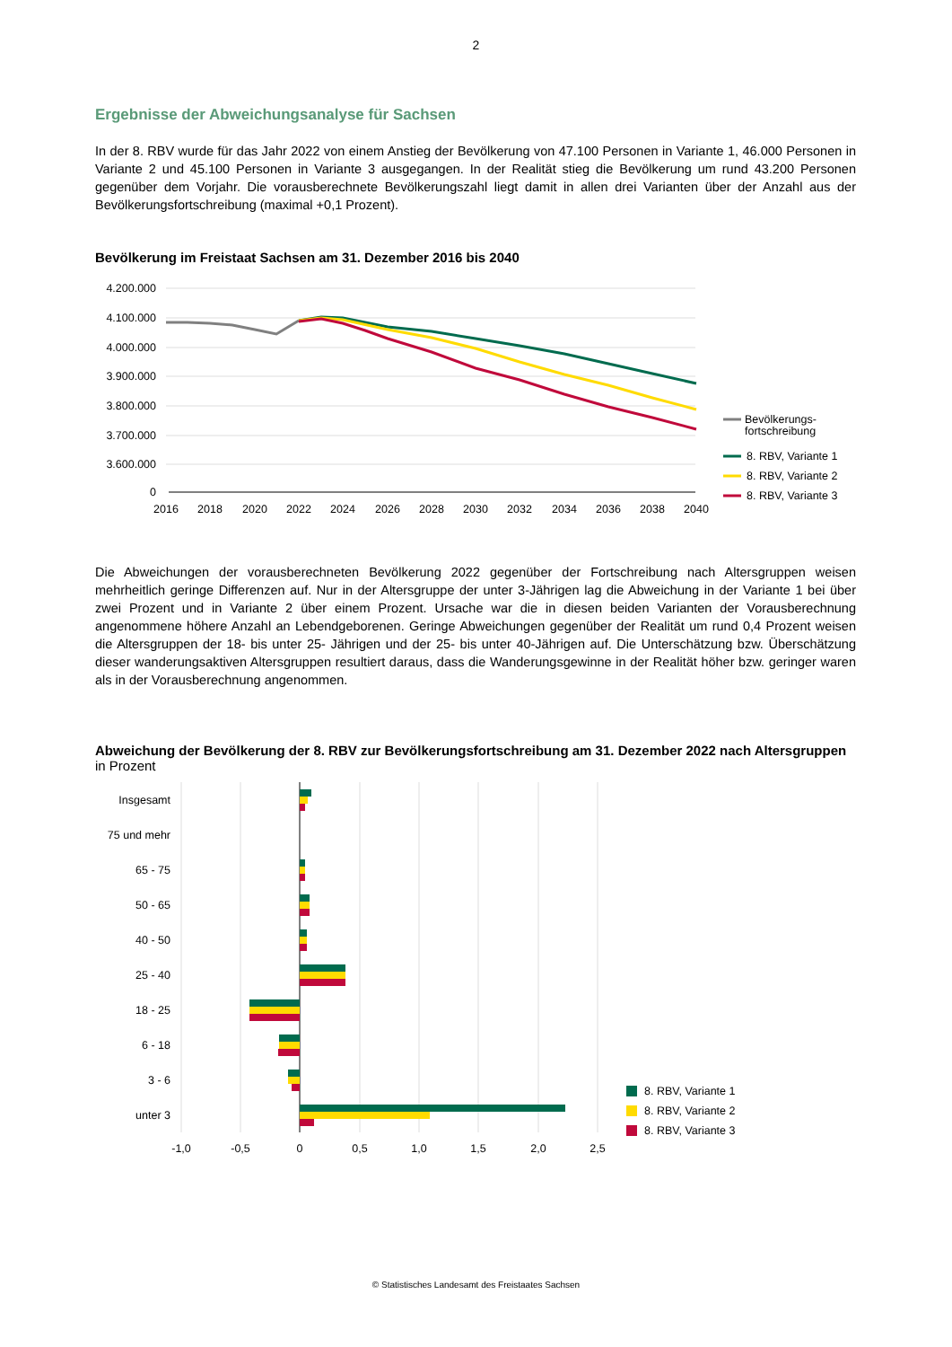2
Ergebnisse der Abweichungsanalyse für Sachsen
In der 8. RBV wurde für das Jahr 2022 von einem Anstieg der Bevölkerung von 47.100 Personen in Variante 1, 46.000 Personen in Variante 2 und 45.100 Personen in Variante 3 ausgegangen. In der Realität stieg die Bevölkerung um rund 43.200 Personen gegenüber dem Vorjahr. Die vorausberechnete Bevölkerungszahl liegt damit in allen drei Varianten über der Anzahl aus der Bevölkerungsfortschreibung (maximal +0,1 Prozent).
Bevölkerung im Freistaat Sachsen am 31. Dezember 2016 bis 2040
4.200.000
4.100.000
4.000.000
3.900.000
3.800.000
3.700.000
3.600.000
0
2016
2018
2020
2022
2024
2026
2028
2030
2032
2034
2036
2038
2040
Bevölkerungs-
fortschreibung
8. RBV, Variante 1
8. RBV, Variante 2
8. RBV, Variante 3
Die Abweichungen der vorausberechneten Bevölkerung 2022 gegenüber der Fortschreibung nach Altersgruppen weisen mehrheitlich geringe Differenzen auf. Nur in der Altersgruppe der unter 3-Jährigen lag die Abweichung in der Variante 1 bei über zwei Prozent und in Variante 2 über einem Prozent. Ursache war die in diesen beiden Varianten der Vorausberechnung angenommene höhere Anzahl an Lebendgeborenen. Geringe Abweichungen gegenüber der Realität um rund 0,4 Prozent weisen die Altersgruppen der 18- bis unter 25- Jährigen und der 25- bis unter 40-Jährigen auf. Die Unterschätzung bzw. Überschätzung dieser wanderungsaktiven Altersgruppen resultiert daraus, dass die Wanderungsgewinne in der Realität höher bzw. geringer waren als in der Vorausberechnung angenommen.
Abweichung der Bevölkerung der 8. RBV zur Bevölkerungsfortschreibung am 31. Dezember 2022 nach Altersgruppen
in Prozent
Insgesamt
75 und mehr
65 - 75
50 - 65
40 - 50
25 - 40
18 - 25
6 - 18
3 - 6
unter 3
-1,0
-0,5
0
0,5
1,0
1,5
2,0
2,5
8. RBV, Variante 1
8. RBV, Variante 2
8. RBV, Variante 3
© Statistisches Landesamt des Freistaates Sachsen